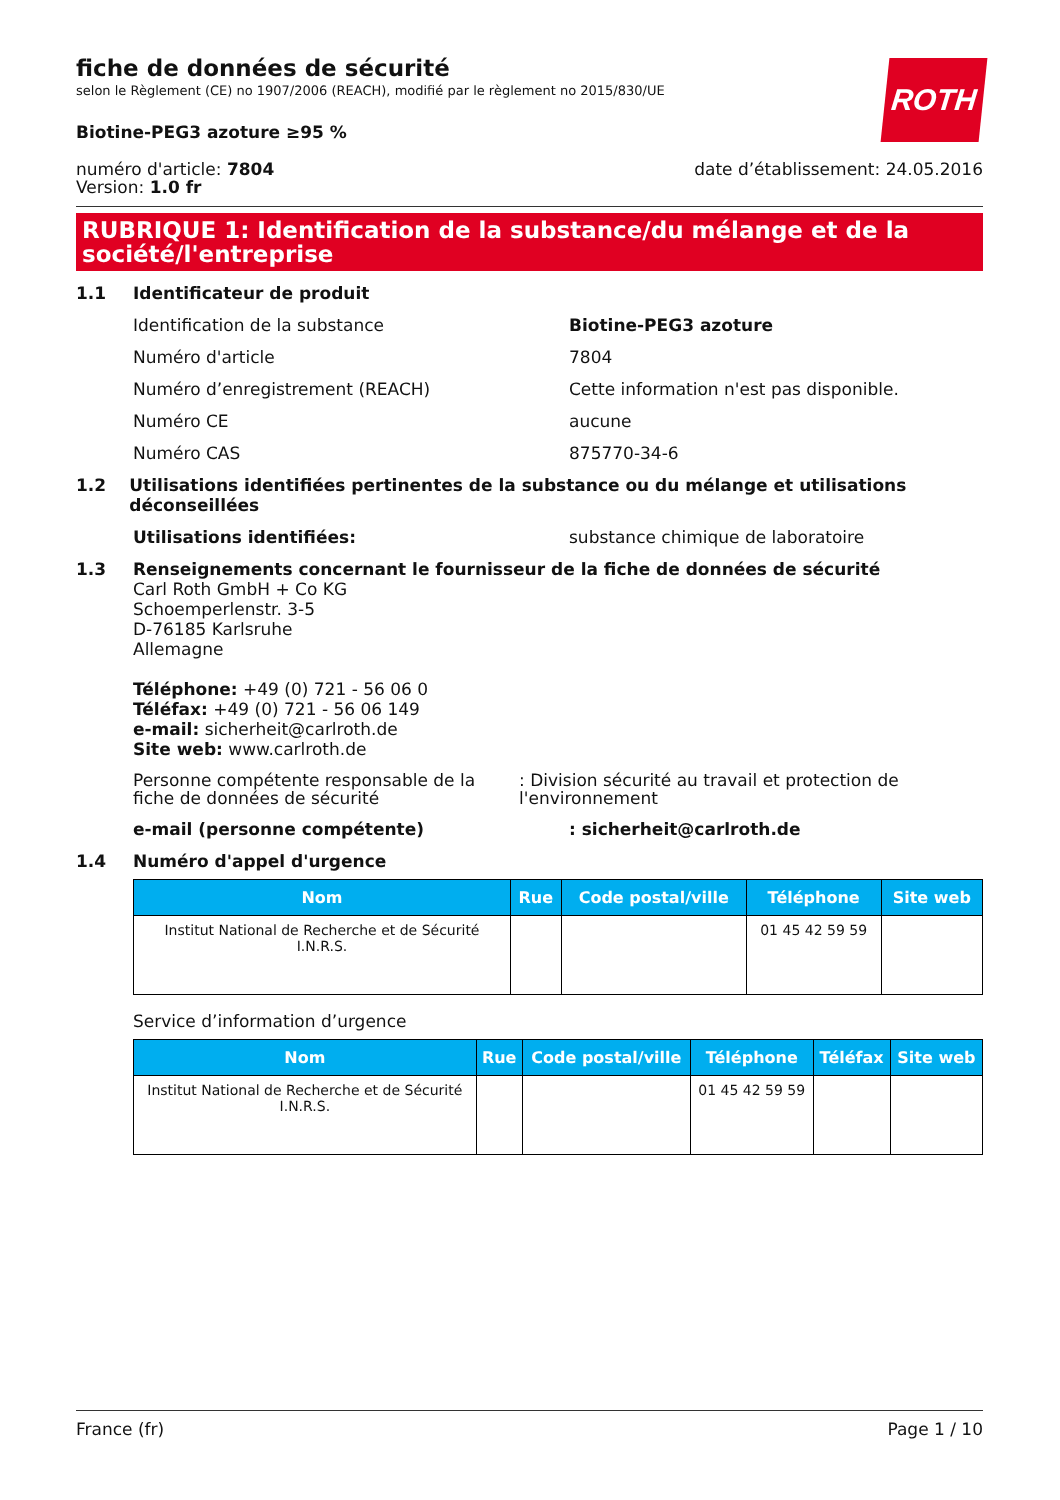ROTH
fiche de données de sécurité
selon le Règlement (CE) no 1907/2006 (REACH), modifié par le règlement no 2015/830/UE
Biotine-PEG3 azoture ≥95 %
numéro d'article: 7804
Version: 1.0 fr
date d’établissement: 24.05.2016
RUBRIQUE 1: Identification de la substance/du mélange et de la société/l'entreprise
1.1 Identificateur de produit
Identification de la substance Biotine-PEG3 azoture
Numéro d'article 7804
Numéro d’enregistrement (REACH) Cette information n'est pas disponible.
Numéro CE aucune
Numéro CAS 875770-34-6
1.2 Utilisations identifiées pertinentes de la substance ou du mélange et utilisations déconseillées
Utilisations identifiées: substance chimique de laboratoire
1.3 Renseignements concernant le fournisseur de la fiche de données de sécurité
Carl Roth GmbH + Co KG
Schoemperlenstr. 3-5
D-76185 Karlsruhe
Allemagne
Téléphone: +49 (0) 721 - 56 06 0
Téléfax: +49 (0) 721 - 56 06 149
e-mail: sicherheit@carlroth.de
Site web: www.carlroth.de
Personne compétente responsable de la fiche de données de sécurité
: Division sécurité au travail et protection de l'environnement
e-mail (personne compétente) : sicherheit@carlroth.de
1.4 Numéro d'appel d'urgence
| Nom | Rue | Code postal/ville | Téléphone | Site web |
| --- | --- | --- | --- | --- |
| Institut National de Recherche et de Sécurité I.N.R.S. | | | 01 45 42 59 59 | |
Service d’information d’urgence
| Nom | Rue | Code postal/ville | Téléphone | Téléfax | Site web |
| --- | --- | --- | --- | --- | --- |
| Institut National de Recherche et de Sécurité I.N.R.S. | | | 01 45 42 59 59 | | |
France (fr) Page 1 / 10